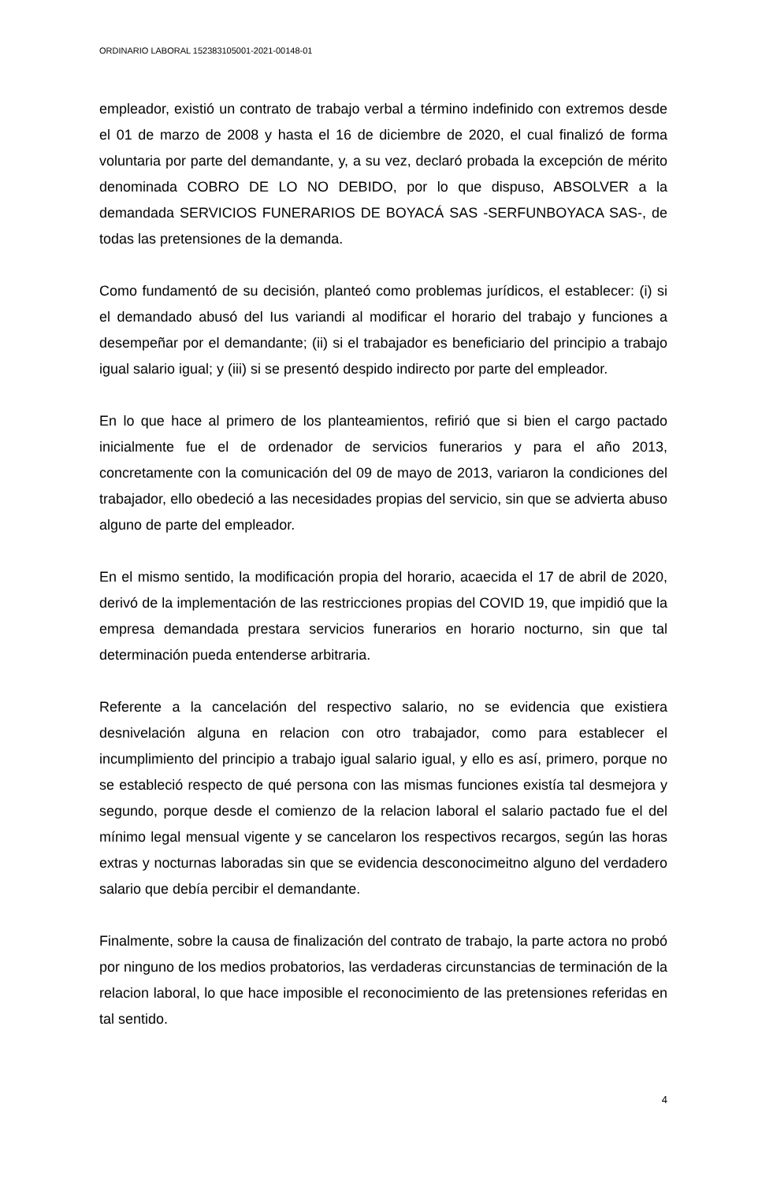ORDINARIO LABORAL 152383105001-2021-00148-01
empleador, existió un contrato de trabajo verbal a término indefinido con extremos desde el 01 de marzo de 2008 y hasta el 16 de diciembre de 2020, el cual finalizó de forma voluntaria por parte del demandante, y, a su vez, declaró probada la excepción de mérito denominada COBRO DE LO NO DEBIDO, por lo que dispuso, ABSOLVER a la demandada SERVICIOS FUNERARIOS DE BOYACÁ SAS -SERFUNBOYACA SAS-, de todas las pretensiones de la demanda.
Como fundamentó de su decisión, planteó como problemas jurídicos, el establecer: (i) si el demandado abusó del Ius variandi al modificar el horario del trabajo y funciones a desempeñar por el demandante; (ii) si el trabajador es beneficiario del principio a trabajo igual salario igual; y (iii) si se presentó despido indirecto por parte del empleador.
En lo que hace al primero de los planteamientos, refirió que si bien el cargo pactado inicialmente fue el de ordenador de servicios funerarios y para el año 2013, concretamente con la comunicación del 09 de mayo de 2013, variaron la condiciones del trabajador, ello obedeció a las necesidades propias del servicio, sin que se advierta abuso alguno de parte del empleador.
En el mismo sentido, la modificación propia del horario, acaecida el 17 de abril de 2020, derivó de la implementación de las restricciones propias del COVID 19, que impidió que la empresa demandada prestara servicios funerarios en horario nocturno, sin que tal determinación pueda entenderse arbitraria.
Referente a la cancelación del respectivo salario, no se evidencia que existiera desnivelación alguna en relacion con otro trabajador, como para establecer el incumplimiento del principio a trabajo igual salario igual, y ello es así, primero, porque no se estableció respecto de qué persona con las mismas funciones existía tal desmejora y segundo, porque desde el comienzo de la relacion laboral el salario pactado fue el del mínimo legal mensual vigente y se cancelaron los respectivos recargos, según las horas extras y nocturnas laboradas sin que se evidencia desconocimeitno alguno del verdadero salario que debía percibir el demandante.
Finalmente, sobre la causa de finalización del contrato de trabajo, la parte actora no probó por ninguno de los medios probatorios, las verdaderas circunstancias de terminación de la relacion laboral, lo que hace imposible el reconocimiento de las pretensiones referidas en tal sentido.
4